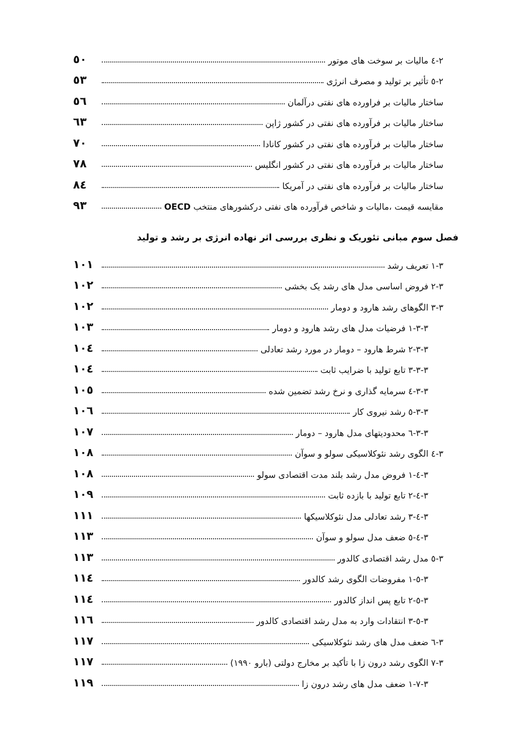٢-٤ مالیات بر سوخت های موتور ٥٠
٢-٥ تأثیر بر تولید و مصرف انرژی ٥٣
ساختار مالیات بر فراورده های نفتی درآلمان ٥٦
ساختار مالیات بر فرآورده های نفتی در کشور ژاپن ٦٣
ساختار مالیات بر فرآورده های نفتی در کشور کانادا ٧٠
ساختار مالیات بر فرآورده های نفتی در کشور انگلیس ٧٨
ساختار مالیات بر فرآورده های نفتی در آمریکا ٨٤
مقایسه قیمت ،مالیات و شاخص فرآورده های نفتی درکشورهای منتخب OECD ٩٣
فصل سوم مبانی تئوریک و نظری بررسی اثر نهاده انرژی بر رشد و تولید
٣-١ تعریف رشد ١٠١
٣-٢ فروض اساسی مدل های رشد یک بخشی ١٠٢
٣-٣ الگوهای رشد هارود و دومار ١٠٢
٣-٣-١ فرضیات مدل های رشد هارود و دومار ١٠٣
٣-٣-٢ شرط هارود – دومار در مورد رشد تعادلی ١٠٤
٣-٣-٣ تابع تولید با ضرایب ثابت ١٠٤
٣-٣-٤ سرمایه گذاری و نرخ رشد تضمین شده ١٠٥
٣-٣-٥ رشد نیروی کار ١٠٦
٣-٣-٦ محدودیتهای مدل هارود – دومار ١٠٧
٣-٤ الگوی رشد نئوکلاسیکی سولو و سوآن ١٠٨
٣-٤-١ فروض مدل رشد بلند مدت اقتصادی سولو ١٠٨
٣-٤-٢ تابع تولید با بازده ثابت ١٠٩
٣-٤-٣ رشد تعادلی مدل نئوکلاسیکها ١١١
٣-٤-٥ ضعف مدل سولو و سوآن ١١٣
٣-٥ مدل رشد اقتصادی کالدور ١١٣
٣-٥-١ مفروضات الگوی رشد کالدور ١١٤
٣-٥-٢ تابع پس انداز کالدور ١١٤
٣-٥-٣ انتقادات وارد به مدل رشد اقتصادی کالدور ١١٦
٣-٦ ضعف مدل های رشد نئوکلاسیکی ١١٧
٣-٧ الگوی رشد درون زا با تأکید بر مخارج دولتی (بارو ١٩٩٠) ١١٧
٣-٧-١ ضعف مدل های رشد درون زا ١١٩